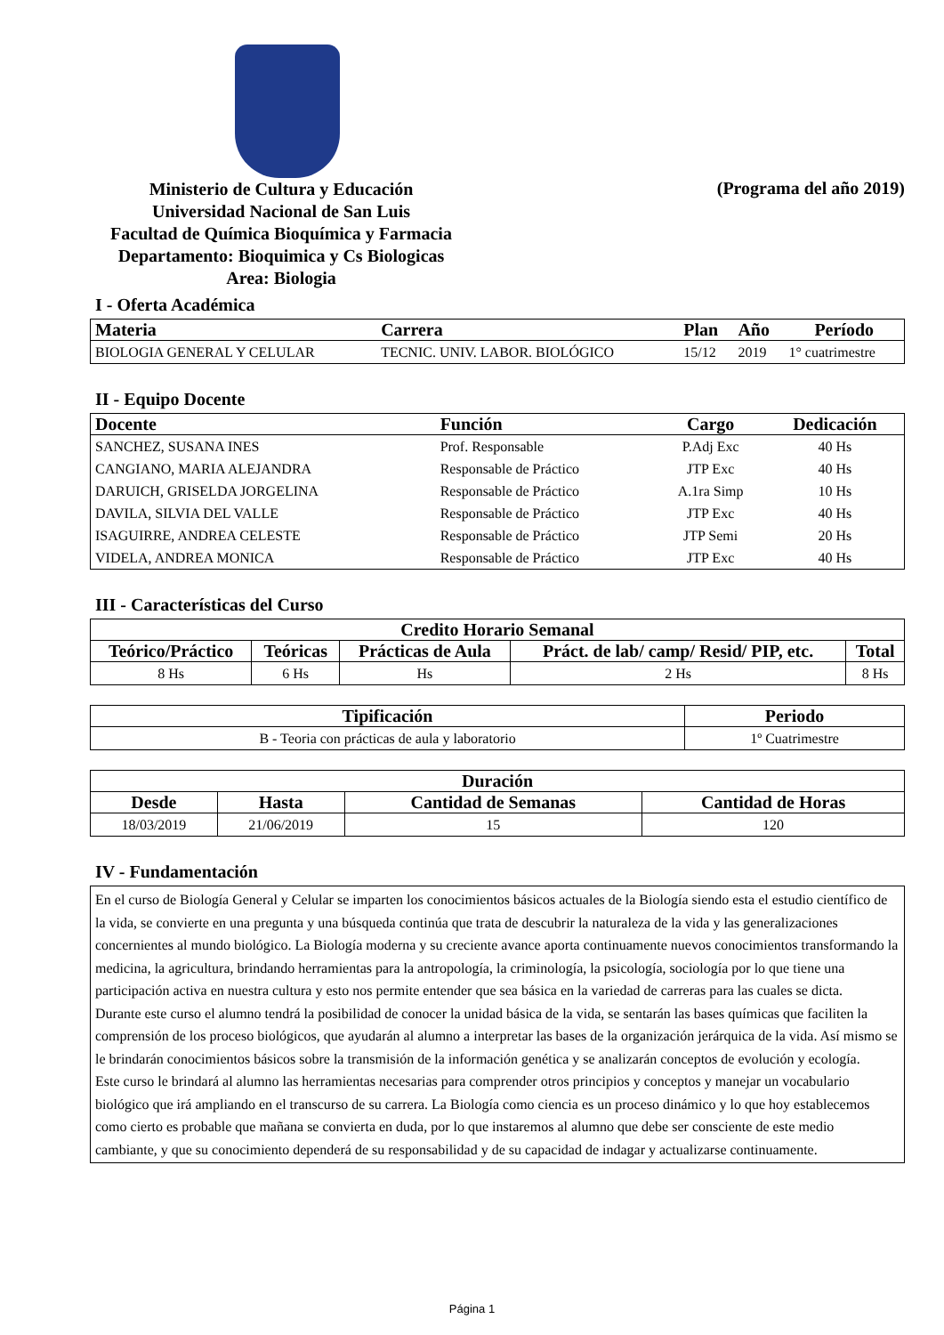Ministerio de Cultura y Educación
Universidad Nacional de San Luis
Facultad de Química Bioquímica y Farmacia
Departamento: Bioquimica y Cs Biologicas
Area: Biologia
(Programa del año 2019)
I - Oferta Académica
| Materia | Carrera | Plan | Año | Período |
| --- | --- | --- | --- | --- |
| BIOLOGIA GENERAL Y CELULAR | TECNIC. UNIV. LABOR. BIOLÓGICO | 15/12 | 2019 | 1° cuatrimestre |
II - Equipo Docente
| Docente | Función | Cargo | Dedicación |
| --- | --- | --- | --- |
| SANCHEZ, SUSANA INES | Prof. Responsable | P.Adj Exc | 40 Hs |
| CANGIANO, MARIA ALEJANDRA | Responsable de Práctico | JTP Exc | 40 Hs |
| DARUICH, GRISELDA JORGELINA | Responsable de Práctico | A.1ra Simp | 10 Hs |
| DAVILA, SILVIA DEL VALLE | Responsable de Práctico | JTP Exc | 40 Hs |
| ISAGUIRRE, ANDREA CELESTE | Responsable de Práctico | JTP Semi | 20 Hs |
| VIDELA, ANDREA MONICA | Responsable de Práctico | JTP Exc | 40 Hs |
III - Características del Curso
| Credito Horario Semanal | | | | |
| --- | --- | --- | --- | --- |
| Teórico/Práctico | Teóricas | Prácticas de Aula | Práct. de lab/ camp/ Resid/ PIP, etc. | Total |
| 8 Hs | 6 Hs | Hs | 2 Hs | 8 Hs |
| Tipificación | Periodo |
| --- | --- |
| B - Teoria con prácticas de aula y laboratorio | 1º Cuatrimestre |
| Duración | | | |
| --- | --- | --- | --- |
| Desde | Hasta | Cantidad de Semanas | Cantidad de Horas |
| 18/03/2019 | 21/06/2019 | 15 | 120 |
IV - Fundamentación
En el curso de Biología General y Celular se imparten los conocimientos básicos actuales de la Biología siendo esta el estudio científico de la vida, se convierte en una pregunta y una búsqueda continúa que trata de descubrir la naturaleza de la vida y las generalizaciones concernientes al mundo biológico. La Biología moderna y su creciente avance aporta continuamente nuevos conocimientos transformando la medicina, la agricultura, brindando herramientas para la antropología, la criminología, la psicología, sociología por lo que tiene una participación activa en nuestra cultura y esto nos permite entender que sea básica en la variedad de carreras para las cuales se dicta.
Durante este curso el alumno tendrá la posibilidad de conocer la unidad básica de la vida, se sentarán las bases químicas que faciliten la comprensión de los proceso biológicos, que ayudarán al alumno a interpretar las bases de la organización jerárquica de la vida. Así mismo se le brindarán conocimientos básicos sobre la transmisión de la información genética y se analizarán conceptos de evolución y ecología.
Este curso le brindará al alumno las herramientas necesarias para comprender otros principios y conceptos y manejar un vocabulario biológico que irá ampliando en el transcurso de su carrera. La Biología como ciencia es un proceso dinámico y lo que hoy establecemos como cierto es probable que mañana se convierta en duda, por lo que instaremos al alumno que debe ser consciente de este medio cambiante, y que su conocimiento dependerá de su responsabilidad y de su capacidad de indagar y actualizarse continuamente.
Página 1